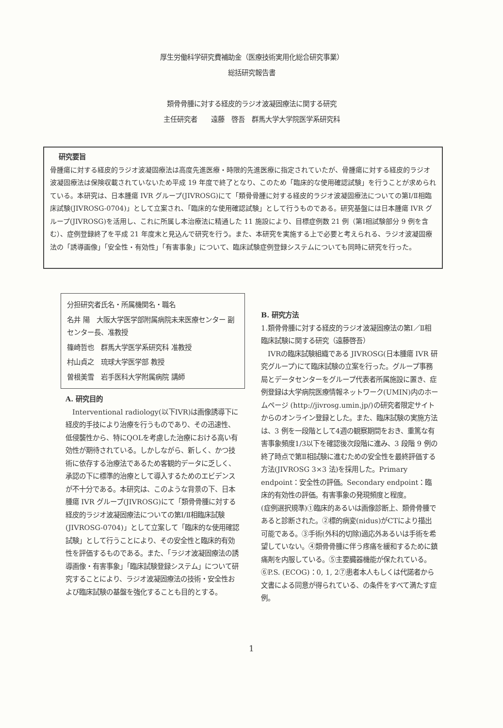厚生労働科学研究費補助金（医療技術実用化総合研究事業）
総括研究報告書
類骨骨腫に対する経皮的ラジオ波凝固療法に関する研究
主任研究者　　遠藤　啓吾　群馬大学大学院医学系研究科
研究要旨
骨腫瘍に対する経皮的ラジオ波凝固療法は高度先進医療・時限的先進医療に指定されていたが、骨腫瘍に対する経皮的ラジオ波凝固療法は保険収載されていないため平成 19 年度で終了となり、このため「臨床的な使用確認試験」を行うことが求められている。本研究は、日本腫瘍 IVR グループ(JIVROSG)にて「類骨骨腫に対する経皮的ラジオ波凝固療法についての第Ⅰ/Ⅱ相臨床試験(JIVROSG-0704)」として立案され、「臨床的な使用確認試験」として行うものである。研究基盤には日本腫瘍 IVR グループ(JIVROSG)を活用し、これに所属し本治療法に精通した 11 施設により、目標症例数 21 例（第Ⅰ相試験部分 9 例を含む）、症例登録終了を平成 21 年度末と見込んで研究を行う。また、本研究を実施する上で必要と考えられる、ラジオ波凝固療法の「誘導画像」「安全性・有効性」「有害事象」について、臨床試験症例登録システムについても同時に研究を行った。
分担研究者氏名・所属機関名・職名
名井 陽　大阪大学医学部附属病院未来医療センター 副センター長、准教授
篠崎哲也　群馬大学医学系研究科 准教授
村山貞之　琉球大学医学部 教授
曽根美雪　岩手医科大学附属病院 講師
A. 研究目的
　Interventional radiology(以下IVR)は画像誘導下に経皮的手技により治療を行うものであり、その迅速性、低侵襲性から、特にQOLを考慮した治療における高い有効性が期待されている。しかしながら、新しく、かつ技術に依存する治療法であるため客観的データに乏しく、承認の下に標準的治療として導入するためのエビデンスが不十分である。本研究は、このような背景の下、日本腫瘍 IVR グループ(JIVROSG)にて「類骨骨腫に対する経皮的ラジオ波凝固療法についての第Ⅰ/Ⅱ相臨床試験(JIVROSG-0704)」として立案して「臨床的な使用確認試験」として行うことにより、その安全性と臨床的有効性を評価するものである。また、「ラジオ波凝固療法の誘導画像・有害事象」「臨床試験登録システム」について研究することにより、ラジオ波凝固療法の技術・安全性および臨床試験の基盤を強化することも目的とする。
B. 研究方法
1.類骨骨腫に対する経皮的ラジオ波凝固療法の第Ⅰ／Ⅱ相臨床試験に関する研究（遠藤啓吾）
　IVRの臨床試験組織である JIVROSG(日本腫瘍 IVR 研究グループ)にて臨床試験の立案を行った。グループ事務局とデータセンターをグループ代表者所属施設に置き、症例登録は大学病院医療情報ネットワーク(UMIN)内のホームページ (http://jivrosg.umin.jp/)の研究者限定サイトからのオンライン登録とした。また、臨床試験の実施方法は、3 例を一段階として4週の観察期間をおき、重篤な有害事象頻度1/3以下を確認後次段階に進み、3 段階 9 例の終了時点で第Ⅱ相試験に進むための安全性を最終評価する方法(JIVROSG 3×3 法)を採用した。Primary endpoint：安全性の評価。Secondary endpoint：臨床的有効性の評価。有害事象の発現頻度と程度。
(症例選択規準)①臨床的あるいは画像診断上、類骨骨腫であると診断された。②標的病変(nidus)がCTにより描出可能である。③手術(外科的切除)適応外あるいは手術を希望していない。④類骨骨腫に伴う疼痛を緩和するために鎮痛剤を内服している。⑤主要臓器機能が保たれている。⑥P.S. (ECOG)：0, 1, 2⑦患者本人もしくは代諾者から文書による同意が得られている、の条件をすべて満たす症例。
1